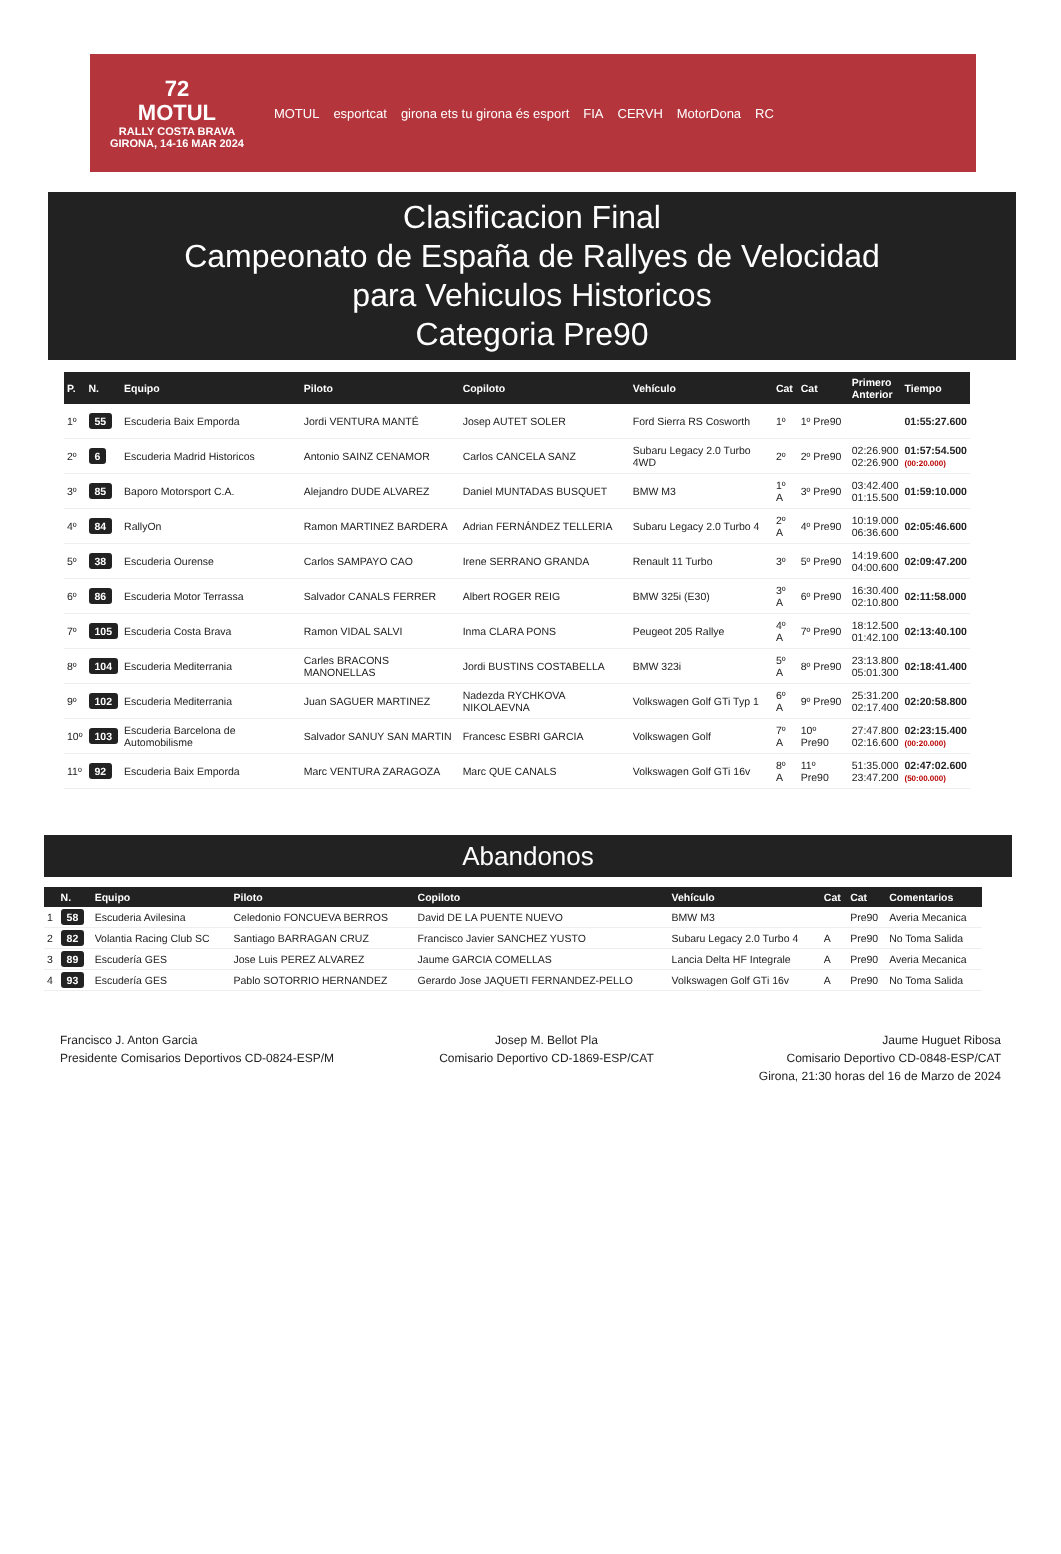72
MOTUL
RALLY COSTA BRAVA
GIRONA, 14-16 MAR 2024
MOTUL esportcat girona ets tu girona és esport FIA CERVH MotorDona RC
Clasificacion Final
Campeonato de España de Rallyes de Velocidad
para Vehiculos Historicos
Categoria Pre90
| P. | N. | Equipo | Piloto | Copiloto | Vehículo | Cat | Cat | Primero Anterior | Tiempo |
| --- | --- | --- | --- | --- | --- | --- | --- | --- | --- |
| 1º | 55 | Escuderia Baix Emporda | Jordi VENTURA MANTÉ | Josep AUTET SOLER | Ford Sierra RS Cosworth | 1º | 1º Pre90 | | 01:55:27.600 |
| 2º | 6 | Escuderia Madrid Historicos | Antonio SAINZ CENAMOR | Carlos CANCELA SANZ | Subaru Legacy 2.0 Turbo 4WD | 2º | 2º Pre90 | 02:26.900 02:26.900 | 01:57:54.500 (00:20.000) |
| 3º | 85 | Baporo Motorsport C.A. | Alejandro DUDE ALVAREZ | Daniel MUNTADAS BUSQUET | BMW M3 | 1º A | 3º Pre90 | 03:42.400 01:15.500 | 01:59:10.000 |
| 4º | 84 | RallyOn | Ramon MARTINEZ BARDERA | Adrian FERNÁNDEZ TELLERIA | Subaru Legacy 2.0 Turbo 4 | 2º A | 4º Pre90 | 10:19.000 06:36.600 | 02:05:46.600 |
| 5º | 38 | Escuderia Ourense | Carlos SAMPAYO CAO | Irene SERRANO GRANDA | Renault 11 Turbo | 3º | 5º Pre90 | 14:19.600 04:00.600 | 02:09:47.200 |
| 6º | 86 | Escuderia Motor Terrassa | Salvador CANALS FERRER | Albert ROGER REIG | BMW 325i (E30) | 3º A | 6º Pre90 | 16:30.400 02:10.800 | 02:11:58.000 |
| 7º | 105 | Escuderia Costa Brava | Ramon VIDAL SALVI | Inma CLARA PONS | Peugeot 205 Rallye | 4º A | 7º Pre90 | 18:12.500 01:42.100 | 02:13:40.100 |
| 8º | 104 | Escuderia Mediterrania | Carles BRACONS MANONELLAS | Jordi BUSTINS COSTABELLA | BMW 323i | 5º A | 8º Pre90 | 23:13.800 05:01.300 | 02:18:41.400 |
| 9º | 102 | Escuderia Mediterrania | Juan SAGUER MARTINEZ | Nadezda RYCHKOVA NIKOLAEVNA | Volkswagen Golf GTi Typ 1 | 6º A | 9º Pre90 | 25:31.200 02:17.400 | 02:20:58.800 |
| 10º | 103 | Escuderia Barcelona de Automobilisme | Salvador SANUY SAN MARTIN | Francesc ESBRI GARCIA | Volkswagen Golf | 7º A | 10º Pre90 | 27:47.800 02:16.600 | 02:23:15.400 (00:20.000) |
| 11º | 92 | Escuderia Baix Emporda | Marc VENTURA ZARAGOZA | Marc QUE CANALS | Volkswagen Golf GTi 16v | 8º A | 11º Pre90 | 51:35.000 23:47.200 | 02:47:02.600 (50:00.000) |
Abandonos
| | N. | Equipo | Piloto | Copiloto | Vehículo | Cat | Cat | Comentarios |
| --- | --- | --- | --- | --- | --- | --- | --- | --- |
| 1 | 58 | Escuderia Avilesina | Celedonio FONCUEVA BERROS | David DE LA PUENTE NUEVO | BMW M3 | | Pre90 | Averia Mecanica |
| 2 | 82 | Volantia Racing Club SC | Santiago BARRAGAN CRUZ | Francisco Javier SANCHEZ YUSTO | Subaru Legacy 2.0 Turbo 4 | A | Pre90 | No Toma Salida |
| 3 | 89 | Escudería GES | Jose Luis PEREZ ALVAREZ | Jaume GARCIA COMELLAS | Lancia Delta HF Integrale | A | Pre90 | Averia Mecanica |
| 4 | 93 | Escudería GES | Pablo SOTORRIO HERNANDEZ | Gerardo Jose JAQUETI FERNANDEZ-PELLO | Volkswagen Golf GTi 16v | A | Pre90 | No Toma Salida |
Francisco J. Anton Garcia
Presidente Comisarios Deportivos CD-0824-ESP/M
Josep M. Bellot Pla
Comisario Deportivo CD-1869-ESP/CAT
Jaume Huguet Ribosa
Comisario Deportivo CD-0848-ESP/CAT
Girona, 21:30 horas del 16 de Marzo de 2024